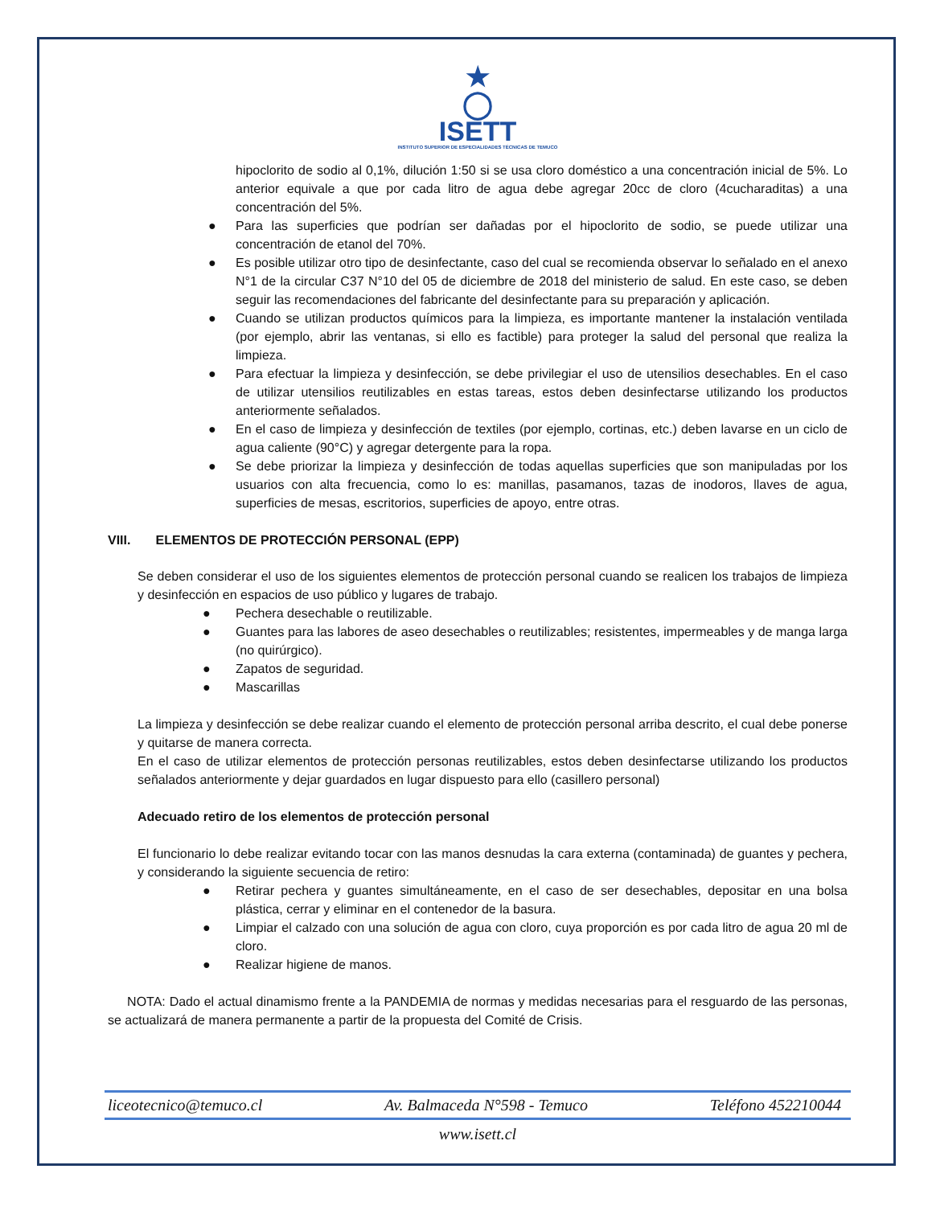★
◯
ISETT
INSTITUTO SUPERIOR DE ESPECIALIDADES TÉCNICAS DE TEMUCO
hipoclorito de sodio al 0,1%, dilución 1:50 si se usa cloro doméstico a una concentración inicial de 5%. Lo anterior equivale a que por cada litro de agua debe agregar 20cc de cloro (4cucharaditas) a una concentración del 5%.
● Para las superficies que podrían ser dañadas por el hipoclorito de sodio, se puede utilizar una concentración de etanol del 70%.
● Es posible utilizar otro tipo de desinfectante, caso del cual se recomienda observar lo señalado en el anexo N°1 de la circular C37 N°10 del 05 de diciembre de 2018 del ministerio de salud. En este caso, se deben seguir las recomendaciones del fabricante del desinfectante para su preparación y aplicación.
● Cuando se utilizan productos químicos para la limpieza, es importante mantener la instalación ventilada (por ejemplo, abrir las ventanas, si ello es factible) para proteger la salud del personal que realiza la limpieza.
● Para efectuar la limpieza y desinfección, se debe privilegiar el uso de utensilios desechables. En el caso de utilizar utensilios reutilizables en estas tareas, estos deben desinfectarse utilizando los productos anteriormente señalados.
● En el caso de limpieza y desinfección de textiles (por ejemplo, cortinas, etc.) deben lavarse en un ciclo de agua caliente (90°C) y agregar detergente para la ropa.
● Se debe priorizar la limpieza y desinfección de todas aquellas superficies que son manipuladas por los usuarios con alta frecuencia, como lo es: manillas, pasamanos, tazas de inodoros, llaves de agua, superficies de mesas, escritorios, superficies de apoyo, entre otras.
VIII. ELEMENTOS DE PROTECCIÓN PERSONAL (EPP)
Se deben considerar el uso de los siguientes elementos de protección personal cuando se realicen los trabajos de limpieza y desinfección en espacios de uso público y lugares de trabajo.
● Pechera desechable o reutilizable.
● Guantes para las labores de aseo desechables o reutilizables; resistentes, impermeables y de manga larga (no quirúrgico).
● Zapatos de seguridad.
● Mascarillas
La limpieza y desinfección se debe realizar cuando el elemento de protección personal arriba descrito, el cual debe ponerse y quitarse de manera correcta.
En el caso de utilizar elementos de protección personas reutilizables, estos deben desinfectarse utilizando los productos señalados anteriormente y dejar guardados en lugar dispuesto para ello (casillero personal)
Adecuado retiro de los elementos de protección personal
El funcionario lo debe realizar evitando tocar con las manos desnudas la cara externa (contaminada) de guantes y pechera, y considerando la siguiente secuencia de retiro:
● Retirar pechera y guantes simultáneamente, en el caso de ser desechables, depositar en una bolsa plástica, cerrar y eliminar en el contenedor de la basura.
● Limpiar el calzado con una solución de agua con cloro, cuya proporción es por cada litro de agua 20 ml de cloro.
● Realizar higiene de manos.
NOTA: Dado el actual dinamismo frente a la PANDEMIA de normas y medidas necesarias para el resguardo de las personas, se actualizará de manera permanente a partir de la propuesta del Comité de Crisis.
liceotecnico@temuco.cl Av. Balmaceda N°598 - Temuco Teléfono 452210044
www.isett.cl